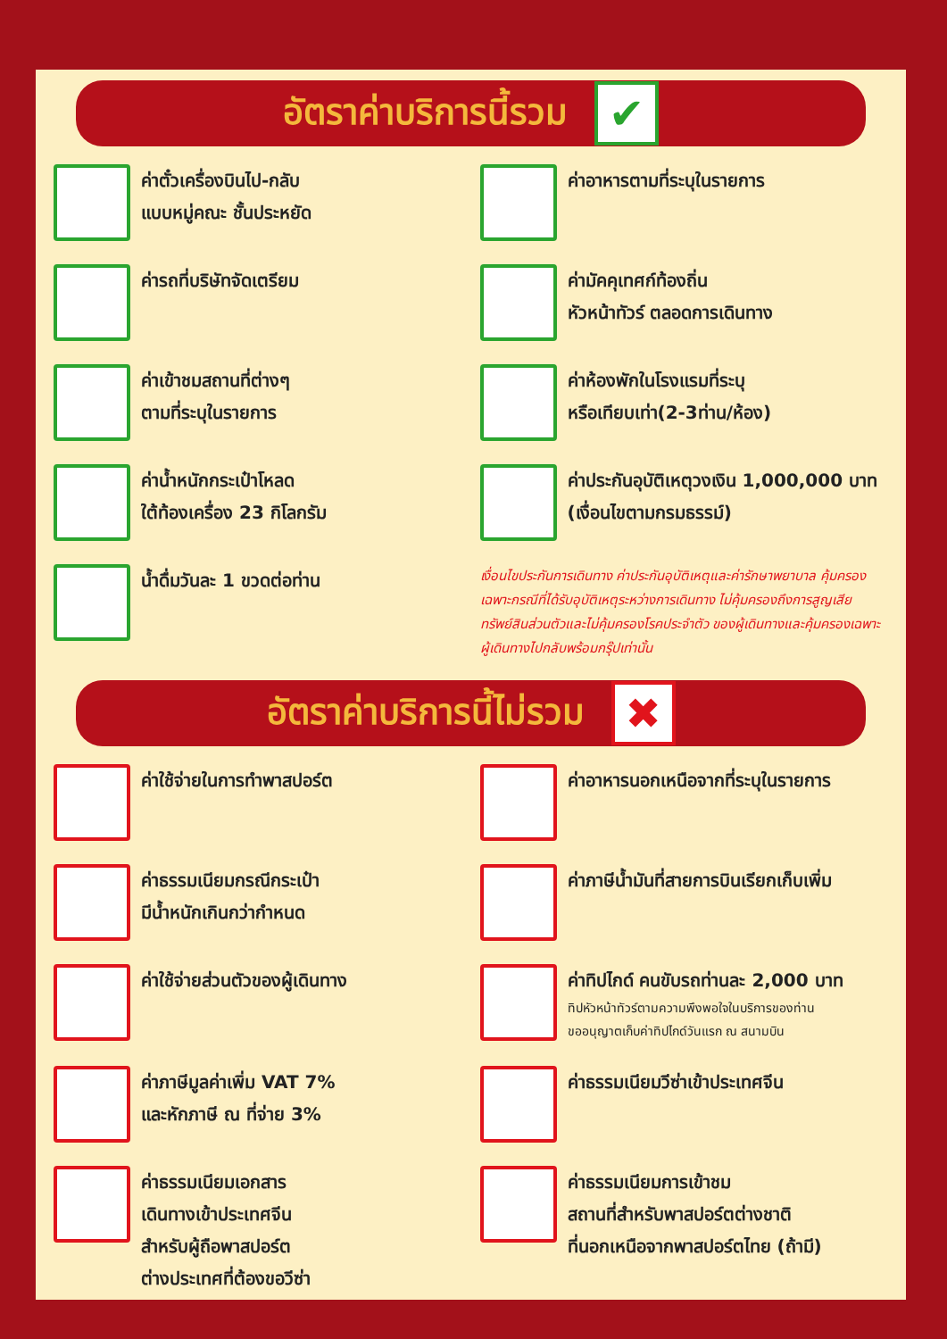อัตราค่าบริการนี้รวม ✔
ค่าตั๋วเครื่องบินไป-กลับ
แบบหมู่คณะ ชั้นประหยัด
ค่าอาหารตามที่ระบุในรายการ
ค่ารถที่บริษัทจัดเตรียม
ค่ามัคคุเทศก์ท้องถิ่น
หัวหน้าทัวร์ ตลอดการเดินทาง
ค่าเข้าชมสถานที่ต่างๆ
ตามที่ระบุในรายการ
ค่าห้องพักในโรงแรมที่ระบุ
หรือเทียบเท่า(2-3ท่าน/ห้อง)
ค่าน้ำหนักกระเป๋าโหลด
ใต้ท้องเครื่อง 23 กิโลกรัม
ค่าประกันอุบัติเหตุวงเงิน 1,000,000 บาท
(เงื่อนไขตามกรมธรรม์)
น้ำดื่มวันละ 1 ขวดต่อท่าน
เงื่อนไขประกันการเดินทาง ค่าประกันอุบัติเหตุและค่ารักษาพยาบาล คุ้มครองเฉพาะกรณีที่ได้รับอุบัติเหตุระหว่างการเดินทาง ไม่คุ้มครองถึงการสูญเสียทรัพย์สินส่วนตัวและไม่คุ้มครองโรคประจำตัว ของผู้เดินทางและคุ้มครองเฉพาะผู้เดินทางไปกลับพร้อมกรุ๊ปเท่านั้น
อัตราค่าบริการนี้ไม่รวม ✖
ค่าใช้จ่ายในการทำพาสปอร์ต
ค่าอาหารนอกเหนือจากที่ระบุในรายการ
ค่าธรรมเนียมกรณีกระเป๋า
มีน้ำหนักเกินกว่ากำหนด
ค่าภาษีน้ำมันที่สายการบินเรียกเก็บเพิ่ม
ค่าใช้จ่ายส่วนตัวของผู้เดินทาง
ค่าทิปไกด์ คนขับรถท่านละ 2,000 บาท
ทิปหัวหน้าทัวร์ตามความพึงพอใจในบริการของท่าน
ขออนุญาตเก็บค่าทิปไกด์วันแรก ณ สนามบิน
ค่าภาษีมูลค่าเพิ่ม VAT 7%
และหักภาษี ณ ที่จ่าย 3%
ค่าธรรมเนียมวีซ่าเข้าประเทศจีน
ค่าธรรมเนียมเอกสาร
เดินทางเข้าประเทศจีน
สำหรับผู้ถือพาสปอร์ต
ต่างประเทศที่ต้องขอวีซ่า
ค่าธรรมเนียมการเข้าชม
สถานที่สำหรับพาสปอร์ตต่างชาติ
ที่นอกเหนือจากพาสปอร์ตไทย (ถ้ามี)